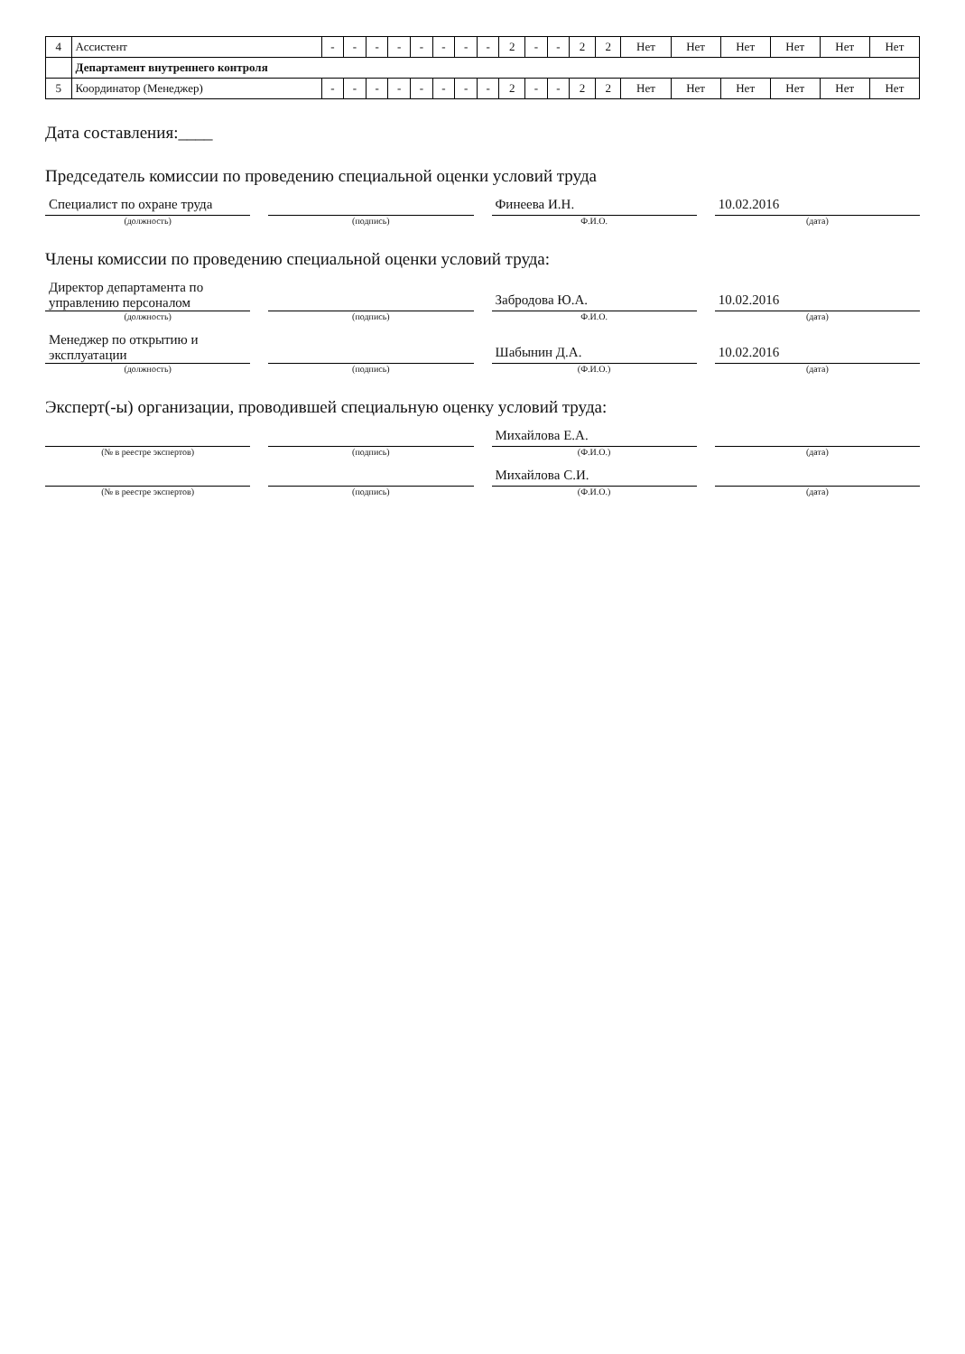| 4 | Ассистент | - | - | - | - | - | - | - | - | 2 | - | - | 2 | 2 | Нет | Нет | Нет | Нет | Нет | Нет |
| | Департамент внутреннего контроля | | | | | | | | | | | | | | | | | | | |
| 5 | Координатор (Менеджер) | - | - | - | - | - | - | - | - | 2 | - | - | 2 | 2 | Нет | Нет | Нет | Нет | Нет | Нет |
Дата составления:____
Председатель комиссии по проведению специальной оценки условий труда
Специалист по охране труда
(должность)
(подпись)
Финеева И.Н.
Ф.И.О.
10.02.2016
(дата)
Члены комиссии по проведению специальной оценки условий труда:
Директор департамента по управлению персоналом
(должность)
(подпись)
Забродова Ю.А.
Ф.И.О.
10.02.2016
(дата)
Менеджер по открытию и эксплуатации
(должность)
(подпись)
Шабынин Д.А.
(Ф.И.О.)
10.02.2016
(дата)
Эксперт(-ы) организации, проводившей специальную оценку условий труда:
(№ в реестре экспертов)
(подпись)
Михайлова Е.А.
(Ф.И.О.)
(дата)
(№ в реестре экспертов)
(подпись)
Михайлова С.И.
(Ф.И.О.)
(дата)